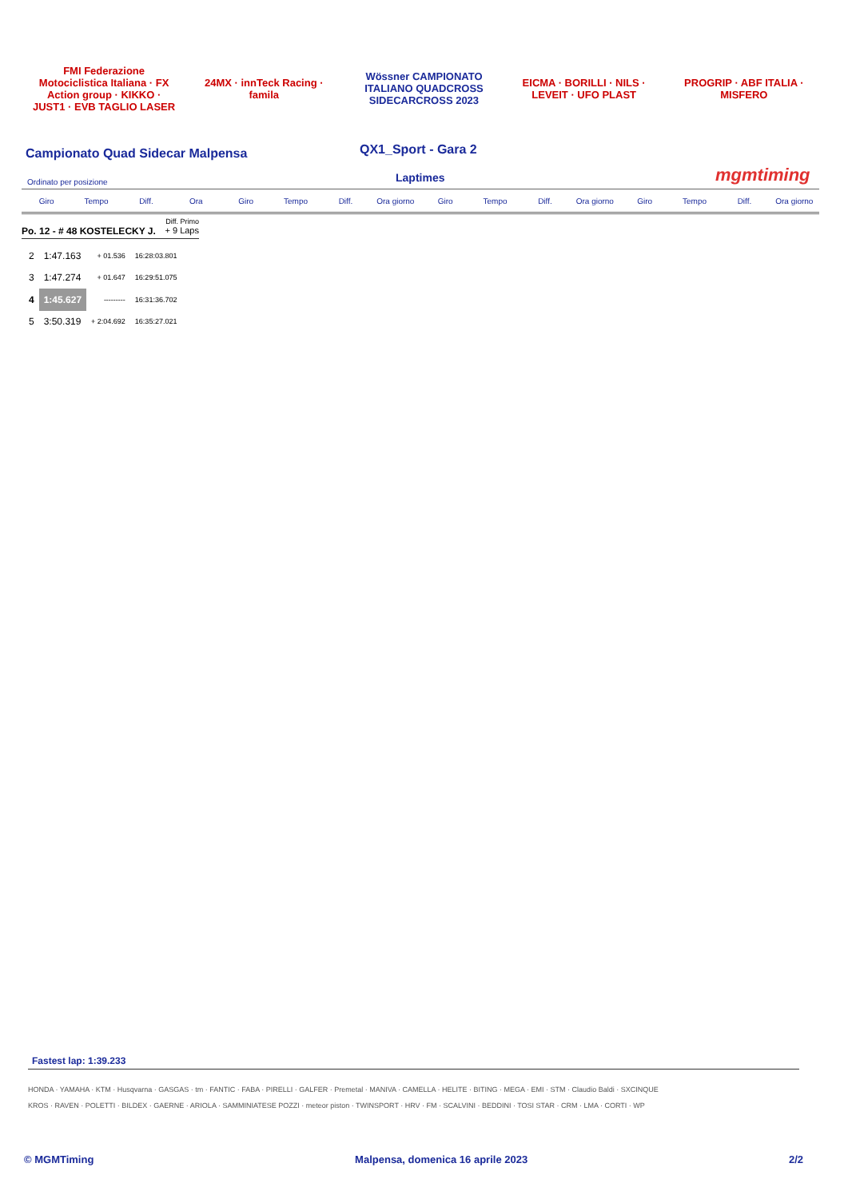FMI Federazione Motociclistica Italiana · FX Action group · KIKKO · JUST1 · EVB TAGLIO LASER
24MX · innTeck Racing · famila
Wössner CAMPIONATO ITALIANO QUADCROSS SIDECARCROSS 2023
EICMA · BORILLI · NILS · LEVEIT · UFO PLAST
PROGRIP · ABF ITALIA · MISFERO
Campionato Quad Sidecar Malpensa
QX1_Sport - Gara 2
Ordinato per posizione Laptimes mgmtiming
Giro Tempo Diff. Ora Giro Tempo Diff. Ora giorno Giro Tempo Diff. Ora giorno Giro Tempo Diff. Ora giorno
Po. 12 - # 48 KOSTELECKY J. Diff. Primo
+ 9 Laps
| 2 | 1:47.163 | + 01.536 | 16:28:03.801 |
| 3 | 1:47.274 | + 01.647 | 16:29:51.075 |
| 4 | 1:45.627 | --------- | 16:31:36.702 |
| 5 | 3:50.319 | + 2:04.692 | 16:35:27.021 |
Fastest lap: 1:39.233
HONDA · YAMAHA · KTM · Husqvarna · GASGAS · tm · FANTIC · FABA · PIRELLI · GALFER · Premetal · MANIVA · CAMELLA · HELITE · BITING · MEGA · EMI · STM · Claudio Baldi · SXCINQUE
KROS · RAVEN · POLETTI · BILDEX · GAERNE · ARIOLA · SAMMINIATESE POZZI · meteor piston · TWINSPORT · HRV · FM · SCALVINI · BEDDINI · TOSI STAR · CRM · LMA · CORTI · WP
© MGMTiming Malpensa, domenica 16 aprile 2023 2/2